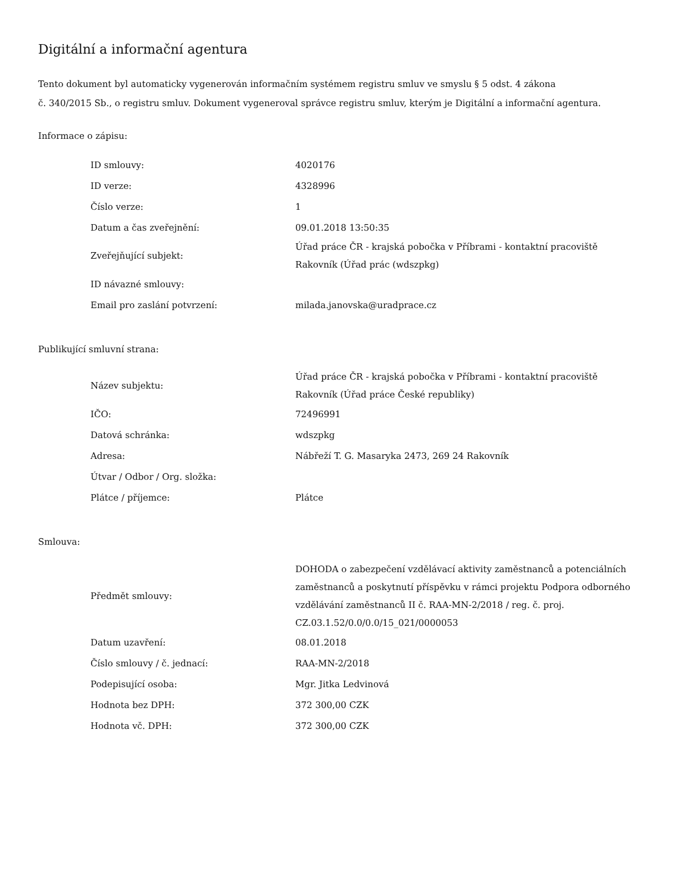Digitální a informační agentura
Tento dokument byl automaticky vygenerován informačním systémem registru smluv ve smyslu § 5 odst. 4 zákona
č. 340/2015 Sb., o registru smluv. Dokument vygeneroval správce registru smluv, kterým je Digitální a informační agentura.
Informace o zápisu:
| ID smlouvy: | 4020176 |
| ID verze: | 4328996 |
| Číslo verze: | 1 |
| Datum a čas zveřejnění: | 09.01.2018 13:50:35 |
| Zveřejňující subjekt: | Úřad práce ČR - krajská pobočka v Příbrami - kontaktní pracoviště Rakovník (Úřad prác (wdszpkg) |
| ID návazné smlouvy: | |
| Email pro zaslání potvrzení: | milada.janovska@uradprace.cz |
Publikující smluvní strana:
| Název subjektu: | Úřad práce ČR - krajská pobočka v Příbrami - kontaktní pracoviště Rakovník (Úřad práce České republiky) |
| IČO: | 72496991 |
| Datová schránka: | wdszpkg |
| Adresa: | Nábřeží T. G. Masaryka 2473, 269 24 Rakovník |
| Útvar / Odbor / Org. složka: | |
| Plátce / příjemce: | Plátce |
Smlouva:
| Předmět smlouvy: | DOHODA o zabezpečení vzdělávací aktivity zaměstnanců a potenciálních zaměstnanců a poskytnutí příspěvku v rámci projektu Podpora odborného vzdělávání zaměstnanců II č. RAA-MN-2/2018 / reg. č. proj. CZ.03.1.52/0.0/0.0/15_021/0000053 |
| Datum uzavření: | 08.01.2018 |
| Číslo smlouvy / č. jednací: | RAA-MN-2/2018 |
| Podepisující osoba: | Mgr. Jitka Ledvinová |
| Hodnota bez DPH: | 372 300,00 CZK |
| Hodnota vč. DPH: | 372 300,00 CZK |